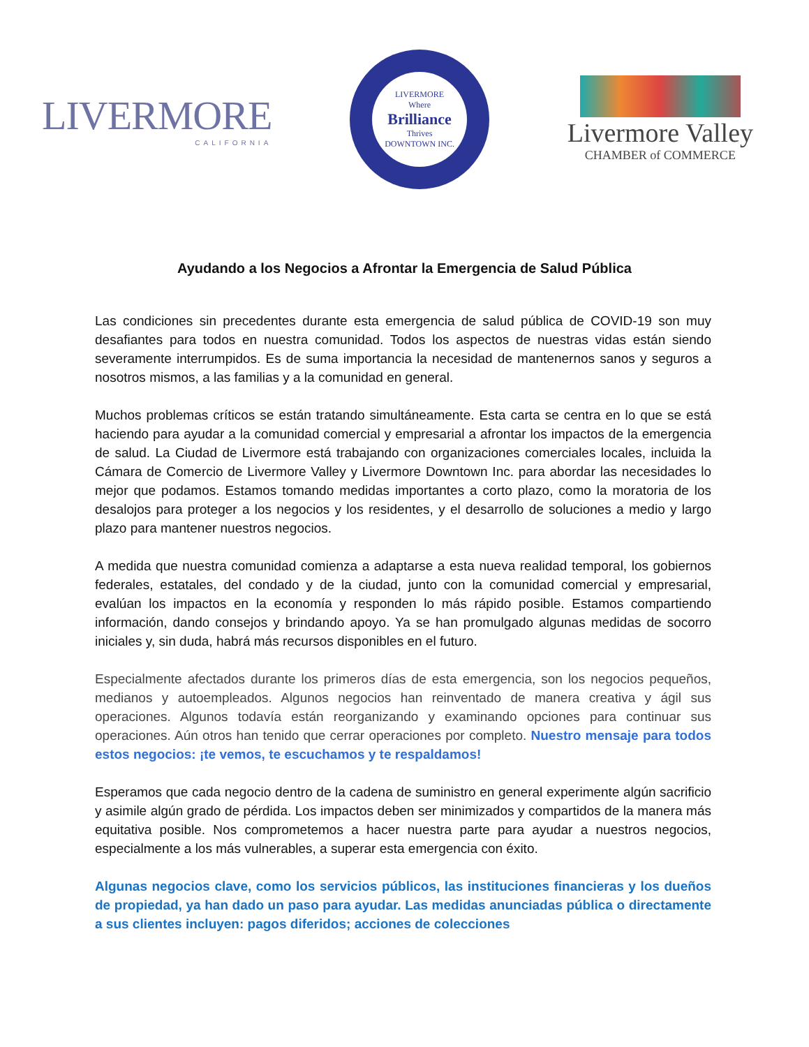LIVERMORE
CALIFORNIA
LIVERMORE
Where
Brilliance
Thrives
DOWNTOWN INC.
Livermore Valley
CHAMBER of COMMERCE
Ayudando a los Negocios a Afrontar la Emergencia de Salud Pública
Las condiciones sin precedentes durante esta emergencia de salud pública de COVID-19 son muy desafiantes para todos en nuestra comunidad. Todos los aspectos de nuestras vidas están siendo severamente interrumpidos. Es de suma importancia la necesidad de mantenernos sanos y seguros a nosotros mismos, a las familias y a la comunidad en general.
Muchos problemas críticos se están tratando simultáneamente. Esta carta se centra en lo que se está haciendo para ayudar a la comunidad comercial y empresarial a afrontar los impactos de la emergencia de salud. La Ciudad de Livermore está trabajando con organizaciones comerciales locales, incluida la Cámara de Comercio de Livermore Valley y Livermore Downtown Inc. para abordar las necesidades lo mejor que podamos. Estamos tomando medidas importantes a corto plazo, como la moratoria de los desalojos para proteger a los negocios y los residentes, y el desarrollo de soluciones a medio y largo plazo para mantener nuestros negocios.
A medida que nuestra comunidad comienza a adaptarse a esta nueva realidad temporal, los gobiernos federales, estatales, del condado y de la ciudad, junto con la comunidad comercial y empresarial, evalúan los impactos en la economía y responden lo más rápido posible. Estamos compartiendo información, dando consejos y brindando apoyo. Ya se han promulgado algunas medidas de socorro iniciales y, sin duda, habrá más recursos disponibles en el futuro.
Especialmente afectados durante los primeros días de esta emergencia, son los negocios pequeños, medianos y autoempleados. Algunos negocios han reinventado de manera creativa y ágil sus operaciones. Algunos todavía están reorganizando y examinando opciones para continuar sus operaciones. Aún otros han tenido que cerrar operaciones por completo. Nuestro mensaje para todos estos negocios: ¡te vemos, te escuchamos y te respaldamos!
Esperamos que cada negocio dentro de la cadena de suministro en general experimente algún sacrificio y asimile algún grado de pérdida. Los impactos deben ser minimizados y compartidos de la manera más equitativa posible. Nos comprometemos a hacer nuestra parte para ayudar a nuestros negocios, especialmente a los más vulnerables, a superar esta emergencia con éxito.
Algunas negocios clave, como los servicios públicos, las instituciones financieras y los dueños de propiedad, ya han dado un paso para ayudar. Las medidas anunciadas pública o directamente a sus clientes incluyen: pagos diferidos; acciones de colecciones